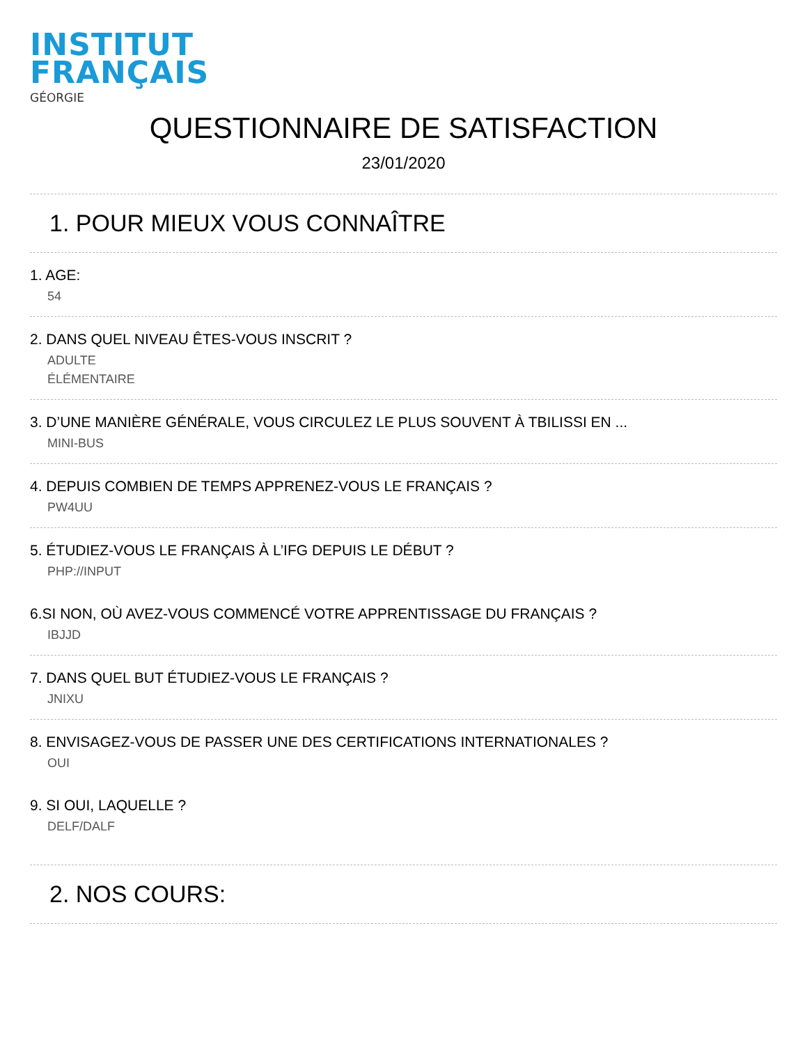INSTITUT
FRANÇAIS
GÉORGIE
QUESTIONNAIRE DE SATISFACTION
23/01/2020
1. POUR MIEUX VOUS CONNAÎTRE
1. AGE:
54
2. DANS QUEL NIVEAU ÊTES-VOUS INSCRIT ?
ADULTE
ÉLÉMENTAIRE
3. D’UNE MANIÈRE GÉNÉRALE, VOUS CIRCULEZ LE PLUS SOUVENT À TBILISSI EN ...
MINI-BUS
4. DEPUIS COMBIEN DE TEMPS APPRENEZ-VOUS LE FRANÇAIS ?
PW4UU
5. ÉTUDIEZ-VOUS LE FRANÇAIS À L’IFG DEPUIS LE DÉBUT ?
PHP://INPUT
6.SI NON, OÙ AVEZ-VOUS COMMENCÉ VOTRE APPRENTISSAGE DU FRANÇAIS ?
IBJJD
7. DANS QUEL BUT ÉTUDIEZ-VOUS LE FRANÇAIS ?
JNIXU
8. ENVISAGEZ-VOUS DE PASSER UNE DES CERTIFICATIONS INTERNATIONALES ?
OUI
9. SI OUI, LAQUELLE ?
DELF/DALF
2. NOS COURS: